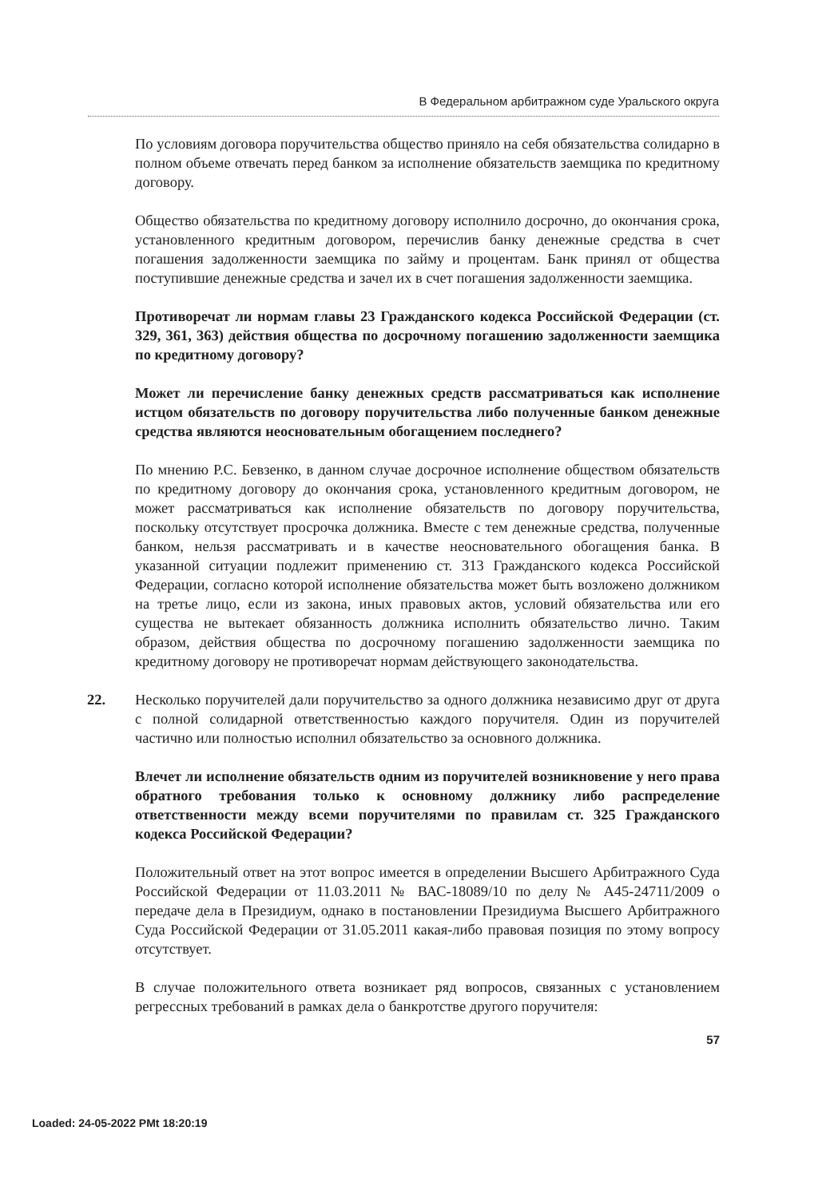В Федеральном арбитражном суде Уральского округа
По условиям договора поручительства общество приняло на себя обязательства солидарно в полном объеме отвечать перед банком за исполнение обязательств заемщика по кредитному договору.
Общество обязательства по кредитному договору исполнило досрочно, до окончания срока, установленного кредитным договором, перечислив банку денежные средства в счет погашения задолженности заемщика по займу и процентам. Банк принял от общества поступившие денежные средства и зачел их в счет погашения задолженности заемщика.
Противоречат ли нормам главы 23 Гражданского кодекса Российской Федерации (ст. 329, 361, 363) действия общества по досрочному погашению задолженности заемщика по кредитному договору?
Может ли перечисление банку денежных средств рассматриваться как исполнение истцом обязательств по договору поручительства либо полученные банком денежные средства являются неосновательным обогащением последнего?
По мнению Р.С. Бевзенко, в данном случае досрочное исполнение обществом обязательств по кредитному договору до окончания срока, установленного кредитным договором, не может рассматриваться как исполнение обязательств по договору поручительства, поскольку отсутствует просрочка должника. Вместе с тем денежные средства, полученные банком, нельзя рассматривать и в качестве неосновательного обогащения банка. В указанной ситуации подлежит применению ст. 313 Гражданского кодекса Российской Федерации, согласно которой исполнение обязательства может быть возложено должником на третье лицо, если из закона, иных правовых актов, условий обязательства или его существа не вытекает обязанность должника исполнить обязательство лично. Таким образом, действия общества по досрочному погашению задолженности заемщика по кредитному договору не противоречат нормам действующего законодательства.
22. Несколько поручителей дали поручительство за одного должника независимо друг от друга с полной солидарной ответственностью каждого поручителя. Один из поручителей частично или полностью исполнил обязательство за основного должника.
Влечет ли исполнение обязательств одним из поручителей возникновение у него права обратного требования только к основному должнику либо распределение ответственности между всеми поручителями по правилам ст. 325 Гражданского кодекса Российской Федерации?
Положительный ответ на этот вопрос имеется в определении Высшего Арбитражного Суда Российской Федерации от 11.03.2011 № ВАС-18089/10 по делу № А45-24711/2009 о передаче дела в Президиум, однако в постановлении Президиума Высшего Арбитражного Суда Российской Федерации от 31.05.2011 какая-либо правовая позиция по этому вопросу отсутствует.
В случае положительного ответа возникает ряд вопросов, связанных с установлением регрессных требований в рамках дела о банкротстве другого поручителя:
57
Loaded: 24-05-2022 PMt 18:20:19